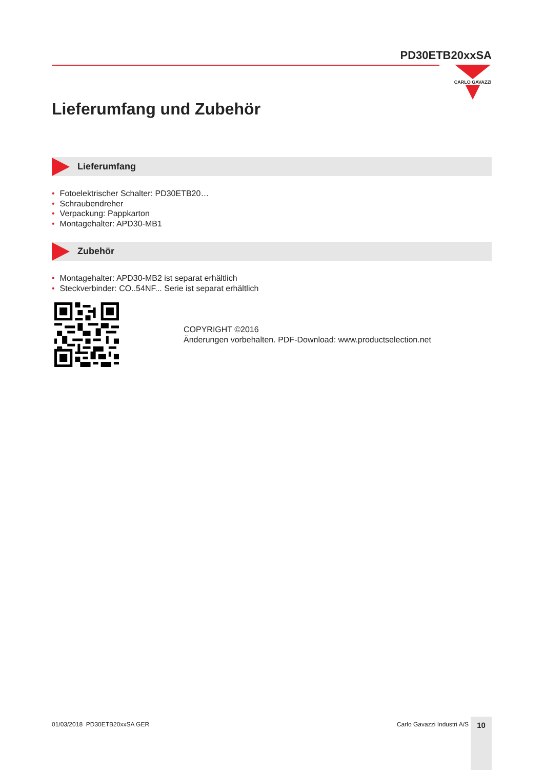PD30ETB20xxSA
CARLO GAVAZZI
Lieferumfang und Zubehör
Lieferumfang
• Fotoelektrischer Schalter: PD30ETB20…
• Schraubendreher
• Verpackung: Pappkarton
• Montagehalter: APD30-MB1
Zubehör
• Montagehalter: APD30-MB2 ist separat erhältlich
• Steckverbinder: CO..54NF... Serie ist separat erhältlich
COPYRIGHT ©2016
Änderungen vorbehalten. PDF-Download: www.productselection.net
01/03/2018 PD30ETB20xxSA GER Carlo Gavazzi Industri A/S 10